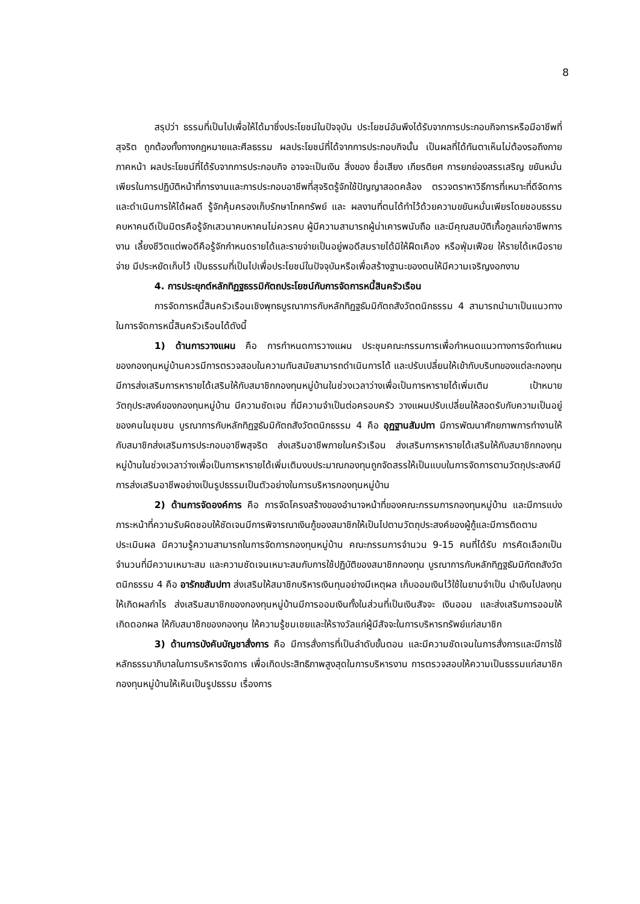8
สรุปว่า ธรรมที่เป็นไปเพื่อให้ได้มาซึ่งประโยชน์ในปัจจุบัน ประโยชน์อันพึงได้รับจากการประกอบกิจการหรือมีอาชีพที่สุจริต ถูกต้องทั้งทางกฎหมายและศีลธรรม ผลประโยชน์ที่ได้จากการประกอบกิจนั้น เป็นผลที่ได้ทันตาเห็นไม่ต้องรอถึงภายภาคหน้า ผลประโยชน์ที่ได้รับจากการประกอบกิจ อาจจะเป็นเงิน สิ่งของ ชื่อเสียง เกียรติยศ การยกย่องสรรเสริญ ขยันหมั่นเพียรในการปฏิบัติหน้าที่การงานและการประกอบอาชีพที่สุจริตรู้จักใช้ปัญญาสอดคล้อง ตรวจตราหาวิธีการที่เหมาะที่ดีจัดการและดำเนินการให้ได้ผลดี รู้จักคุ้มครองเก็บรักษาโภคทรัพย์ และ ผลงานที่ตนได้ทำไว้ด้วยความขยันหมั่นเพียรโดยชอบธรรม คบหาคนดีเป็นมิตรคือรู้จักเสวนาคบหาคนไม่ควรคบ ผู้มีความสามารถผู้น่าเคารพนับถือ และมีคุณสมบัติเกื้อกูลแก่อาชีพการงาน เลี้ยงชีวิตแต่พอดีคือรู้จักกำหนดรายได้และรายจ่ายเป็นอยู่พอดีสมรายได้มิให้ฝืดเคือง หรือฟุ่มเฟือย ให้รายได้เหนือรายจ่าย มีประหยัดเก็บไว้ เป็นธรรมที่เป็นไปเพื่อประโยชน์ในปัจจุบันหรือเพื่อสร้างฐานะของตนให้มีความเจริญงอกงาม
4. การประยุกต์หลักทิฏฐธรรมิกัตถประโยชน์กับการจัดการหนี้สินครัวเรือน
การจัดการหนี้สินครัวเรือนเชิงพุทธบูรณาการกับหลักทิฏฐธัมมิกัตถสังวัตตนิกธรรม 4 สามารถนำมาเป็นแนวทางในการจัดการหนี้สินครัวเรือนได้ดังนี้
1) ด้านการวางแผน คือ การกำหนดการวางแผน ประชุมคณะกรรมการเพื่อกำหนดแนวทางการจัดทำแผนของกองทุนหมู่บ้านควรมีการตรวจสอบในความทันสมัยสามารถดำเนินการได้ และปรับเปลี่ยนให้เข้ากับบริบทของแต่ละกองทุน มีการส่งเสริมการหารายได้เสริมให้กับสมาชิกกองทุนหมู่บ้านในช่วงเวลาว่างเพื่อเป็นการหารายได้เพิ่มเติม เป้าหมายวัตถุประสงค์ของกองทุนหมู่บ้าน มีความชัดเจน ที่มีความจำเป็นต่อครอบครัว วางแผนปรับเปลี่ยนให้สอดรับกับความเป็นอยู่ของคนในชุมชน บูรณาการกับหลักทิฏฐธัมมิกัตถสังวัตตนิกธรรม 4 คือ อุฏฐานสัมปทา มีการพัฒนาศักยภาพการทำงานให้กับสมาชิกส่งเสริมการประกอบอาชีพสุจริต ส่งเสริมอาชีพภายในครัวเรือน ส่งเสริมการหารายได้เสริมให้กับสมาชิกกองทุนหมู่บ้านในช่วงเวลาว่างเพื่อเป็นการหารายได้เพิ่มเติมงบประมาณกองทุนถูกจัดสรรให้เป็นแบบในการจัดการตามวัตถุประสงค์มีการส่งเสริมอาชีพอย่างเป็นรูปธรรมเป็นตัวอย่างในการบริหารกองทุนหมู่บ้าน
2) ด้านการจัดองค์การ คือ การจัดโครงสร้างของอำนาจหน้าที่ของคณะกรรมการกองทุนหมู่บ้าน และมีการแบ่งภาระหน้าที่ความรับผิดชอบให้ชัดเจนมีการพิจารณาเงินกู้ของสมาชิกให้เป็นไปตามวัตถุประสงค์ของผู้กู้และมีการติดตามประเมินผล มีความรู้ความสามารถในการจัดการกองทุนหมู่บ้าน คณะกรรมการจำนวน 9-15 คนที่ได้รับ การคัดเลือกเป็นจำนวนที่มีความเหมาะสม และความชัดเจนเหมาะสมกับการใช้ปฏิบัติของสมาชิกกองทุน บูรณาการกับหลักทิฏฐธัมมิกัตถสังวัตตนิกธรรม 4 คือ อารักขสัมปทา ส่งเสริมให้สมาชิกบริหารเงินทุนอย่างมีเหตุผล เก็บออมเงินไว้ใช้ในยามจำเป็น นำเงินไปลงทุนให้เกิดผลกำไร ส่งเสริมสมาชิกของกองทุนหมู่บ้านมีการออมเงินทั้งในส่วนที่เป็นเงินสัจจะ เงินออม และส่งเสริมการออมให้เกิดดอกผล ให้กับสมาชิกของกองทุน ให้ความรู้ชมเชยและให้รางวัลแก่ผู้มีสัจจะในการบริหารทรัพย์แก่สมาชิก
3) ด้านการบังคับบัญชาสั่งการ คือ มีการสั่งการที่เป็นลำดับขั้นตอน และมีความชัดเจนในการสั่งการและมีการใช้หลักธรรมาภิบาลในการบริหารจัดการ เพื่อเกิดประสิทธิภาพสูงสุดในการบริหารงาน การตรวจสอบให้ความเป็นธรรมแก่สมาชิกกองทุนหมู่บ้านให้เห็นเป็นรูปธรรม เรื่องการ